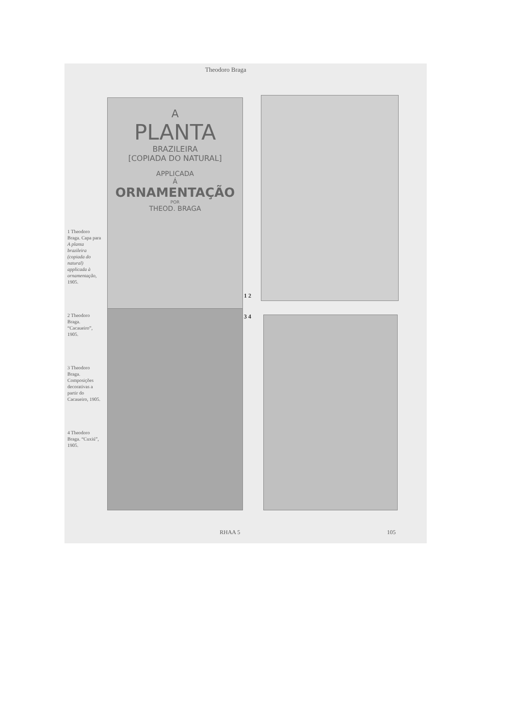Theodoro Braga
1 Theodoro Braga. Capa para A planta brazileira (copiada do natural) applicada à ornamentação, 1905.
2 Theodoro Braga. “Cacaueiro”, 1905.
3 Theodoro Braga. Composições decorativas a partir do Cacaueiro, 1905.
4 Theodoro Braga. “Cuxiú”, 1905.
A
PLANTA
BRAZILEIRA
[COPIADA DO NATURAL]
APPLICADA
Á
ORNAMENTAÇÃO
POR
THEOD. BRAGA
1 2
3 4
RHAA 5 105